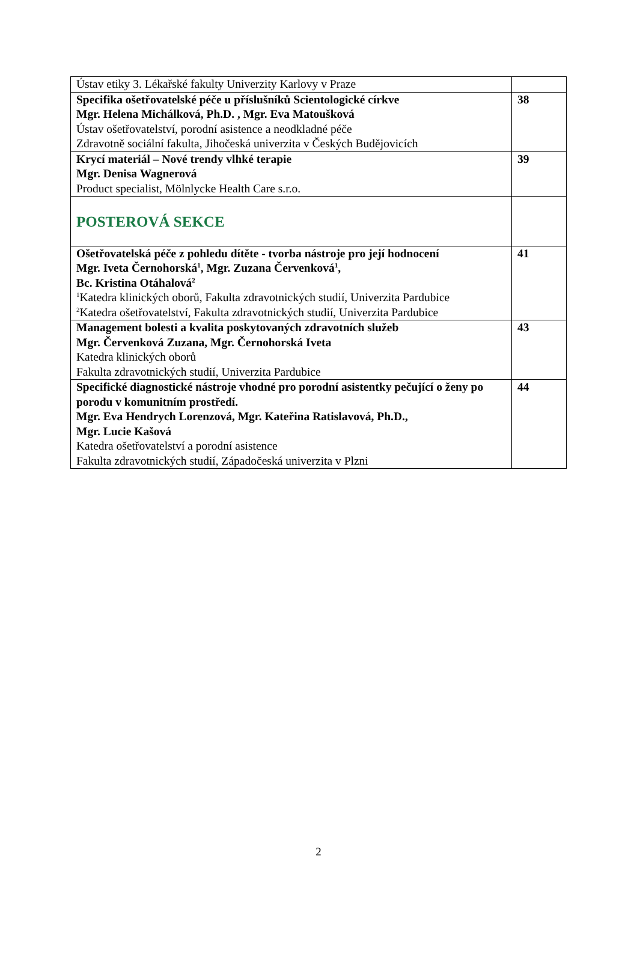| Ústav etiky 3. Lékařské fakulty Univerzity Karlovy v Praze | |
| Specifika ošetřovatelské péče u příslušníků Scientologické církve Mgr. Helena Michálková, Ph.D. , Mgr. Eva Matoušková Ústav ošetřovatelství, porodní asistence a neodkladné péče Zdravotně sociální fakulta, Jihočeská univerzita v Českých Budějovicích | 38 |
| Krycí materiál – Nové trendy vlhké terapie Mgr. Denisa Wagnerová Product specialist, Mölnlycke Health Care s.r.o. | 39 |
| POSTEROVÁ SEKCE | |
| Ošetřovatelská péče z pohledu dítěte - tvorba nástroje pro její hodnocení Mgr. Iveta Černohorská<sup>1</sup>, Mgr. Zuzana Červenková<sup>1</sup>, Bc. Kristina Otáhalová<sup>2</sup> <sup>1</sup> Katedra klinických oborů, Fakulta zdravotnických studií, Univerzita Pardubice <sup>2</sup> Katedra ošetřovatelství, Fakulta zdravotnických studií, Univerzita Pardubice | 41 |
| Management bolesti a kvalita poskytovaných zdravotních služeb Mgr. Červenková Zuzana, Mgr. Černohorská Iveta Katedra klinických oborů Fakulta zdravotnických studií, Univerzita Pardubice | 43 |
| Specifické diagnostické nástroje vhodné pro porodní asistentky pečující o ženy po porodu v komunitním prostředí. Mgr. Eva Hendrych Lorenzová, Mgr. Kateřina Ratislavová, Ph.D., Mgr. Lucie Kašová Katedra ošetřovatelství a porodní asistence Fakulta zdravotnických studií, Západočeská univerzita v Plzni | 44 |
2